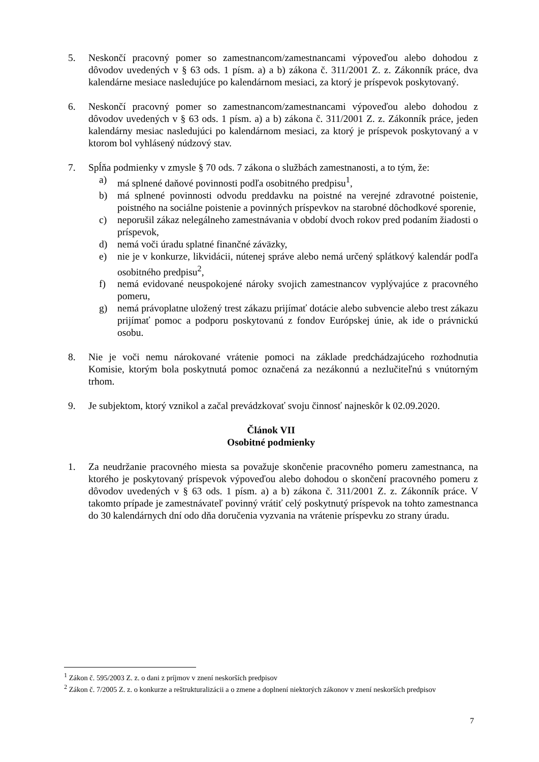5. Neskončí pracovný pomer so zamestnancom/zamestnancami výpoveďou alebo dohodou z dôvodov uvedených v § 63 ods. 1 písm. a) a b) zákona č. 311/2001 Z. z. Zákonník práce, dva kalendárne mesiace nasledujúce po kalendárnom mesiaci, za ktorý je príspevok poskytovaný.
6. Neskončí pracovný pomer so zamestnancom/zamestnancami výpoveďou alebo dohodou z dôvodov uvedených v § 63 ods. 1 písm. a) a b) zákona č. 311/2001 Z. z. Zákonník práce, jeden kalendárny mesiac nasledujúci po kalendárnom mesiaci, za ktorý je príspevok poskytovaný a v ktorom bol vyhlásený núdzový stav.
7. Spĺňa podmienky v zmysle § 70 ods. 7 zákona o službách zamestnanosti, a to tým, že:
a) má splnené daňové povinnosti podľa osobitného predpisu<sup>1</sup>,
b) má splnené povinnosti odvodu preddavku na poistné na verejné zdravotné poistenie, poistného na sociálne poistenie a povinných príspevkov na starobné dôchodkové sporenie,
c) neporušil zákaz nelegálneho zamestnávania v období dvoch rokov pred podaním žiadosti o príspevok,
d) nemá voči úradu splatné finančné záväzky,
e) nie je v konkurze, likvidácii, nútenej správe alebo nemá určený splátkový kalendár podľa osobitného predpisu<sup>2</sup>,
f) nemá evidované neuspokojené nároky svojich zamestnancov vyplývajúce z pracovného pomeru,
g) nemá právoplatne uložený trest zákazu prijímať dotácie alebo subvencie alebo trest zákazu prijímať pomoc a podporu poskytovanú z fondov Európskej únie, ak ide o právnickú osobu.
8. Nie je voči nemu nárokované vrátenie pomoci na základe predchádzajúceho rozhodnutia Komisie, ktorým bola poskytnutá pomoc označená za nezákonnú a nezlučiteľnú s vnútorným trhom.
9. Je subjektom, ktorý vznikol a začal prevádzkovať svoju činnosť najneskôr k 02.09.2020.
Článok VII
Osobitné podmienky
1. Za neudržanie pracovného miesta sa považuje skončenie pracovného pomeru zamestnanca, na ktorého je poskytovaný príspevok výpoveďou alebo dohodou o skončení pracovného pomeru z dôvodov uvedených v § 63 ods. 1 písm. a) a b) zákona č. 311/2001 Z. z. Zákonník práce. V takomto prípade je zamestnávateľ povinný vrátiť celý poskytnutý príspevok na tohto zamestnanca do 30 kalendárnych dní odo dňa doručenia vyzvania na vrátenie príspevku zo strany úradu.
<sup>1</sup> Zákon č. 595/2003 Z. z. o dani z príjmov v znení neskorších predpisov
<sup>2</sup> Zákon č. 7/2005 Z. z. o konkurze a reštrukturalizácii a o zmene a doplnení niektorých zákonov v znení neskorších predpisov
7